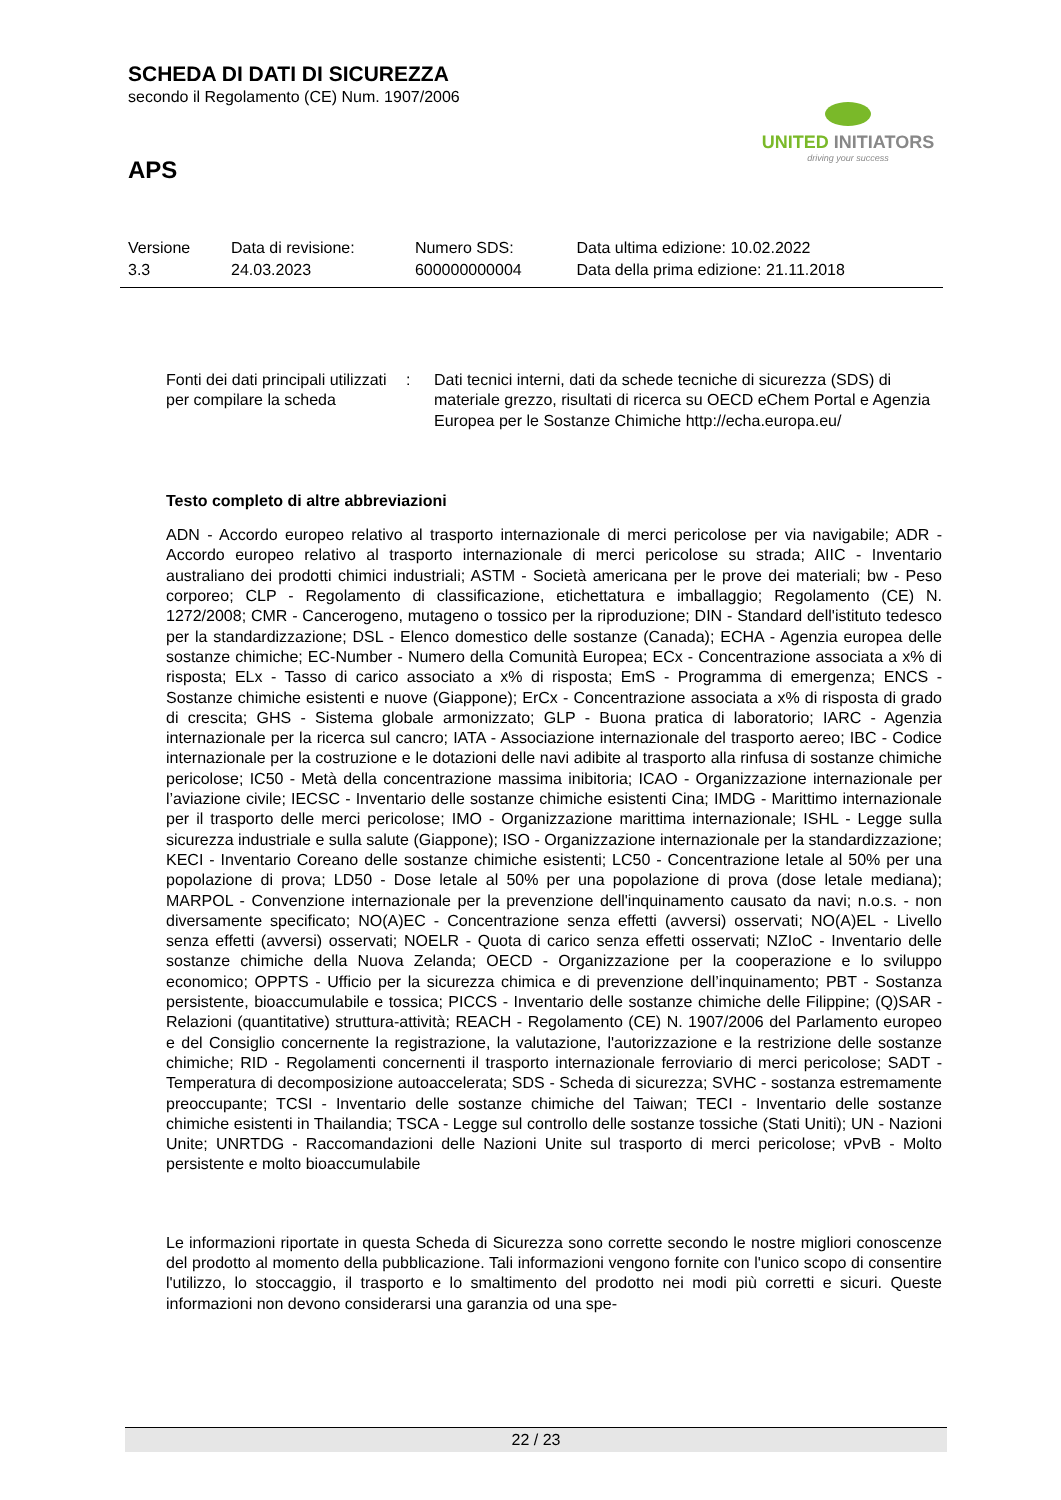SCHEDA DI DATI DI SICUREZZA
secondo il Regolamento (CE) Num. 1907/2006
APS
UNITED INITIATORS
driving your success
| Versione 3.3 | Data di revisione: 24.03.2023 | Numero SDS: 600000000004 | Data ultima edizione: 10.02.2022 Data della prima edizione: 21.11.2018 |
Fonti dei dati principali utilizzati per compilare la scheda
: Dati tecnici interni, dati da schede tecniche di sicurezza (SDS) di materiale grezzo, risultati di ricerca su OECD eChem Portal e Agenzia Europea per le Sostanze Chimiche http://echa.europa.eu/
Testo completo di altre abbreviazioni
ADN - Accordo europeo relativo al trasporto internazionale di merci pericolose per via navigabile; ADR - Accordo europeo relativo al trasporto internazionale di merci pericolose su strada; AIIC - Inventario australiano dei prodotti chimici industriali; ASTM - Società americana per le prove dei materiali; bw - Peso corporeo; CLP - Regolamento di classificazione, etichettatura e imballaggio; Regolamento (CE) N. 1272/2008; CMR - Cancerogeno, mutageno o tossico per la riproduzione; DIN - Standard dell'istituto tedesco per la standardizzazione; DSL - Elenco domestico delle sostanze (Canada); ECHA - Agenzia europea delle sostanze chimiche; EC-Number - Numero della Comunità Europea; ECx - Concentrazione associata a x% di risposta; ELx - Tasso di carico associato a x% di risposta; EmS - Programma di emergenza; ENCS - Sostanze chimiche esistenti e nuove (Giappone); ErCx - Concentrazione associata a x% di risposta di grado di crescita; GHS - Sistema globale armonizzato; GLP - Buona pratica di laboratorio; IARC - Agenzia internazionale per la ricerca sul cancro; IATA - Associazione internazionale del trasporto aereo; IBC - Codice internazionale per la costruzione e le dotazioni delle navi adibite al trasporto alla rinfusa di sostanze chimiche pericolose; IC50 - Metà della concentrazione massima inibitoria; ICAO - Organizzazione internazionale per l’aviazione civile; IECSC - Inventario delle sostanze chimiche esistenti Cina; IMDG - Marittimo internazionale per il trasporto delle merci pericolose; IMO - Organizzazione marittima internazionale; ISHL - Legge sulla sicurezza industriale e sulla salute (Giappone); ISO - Organizzazione internazionale per la standardizzazione; KECI - Inventario Coreano delle sostanze chimiche esistenti; LC50 - Concentrazione letale al 50% per una popolazione di prova; LD50 - Dose letale al 50% per una popolazione di prova (dose letale mediana); MARPOL - Convenzione internazionale per la prevenzione dell'inquinamento causato da navi; n.o.s. - non diversamente specificato; NO(A)EC - Concentrazione senza effetti (avversi) osservati; NO(A)EL - Livello senza effetti (avversi) osservati; NOELR - Quota di carico senza effetti osservati; NZIoC - Inventario delle sostanze chimiche della Nuova Zelanda; OECD - Organizzazione per la cooperazione e lo sviluppo economico; OPPTS - Ufficio per la sicurezza chimica e di prevenzione dell’inquinamento; PBT - Sostanza persistente, bioaccumulabile e tossica; PICCS - Inventario delle sostanze chimiche delle Filippine; (Q)SAR - Relazioni (quantitative) struttura-attività; REACH - Regolamento (CE) N. 1907/2006 del Parlamento europeo e del Consiglio concernente la registrazione, la valutazione, l'autorizzazione e la restrizione delle sostanze chimiche; RID - Regolamenti concernenti il trasporto internazionale ferroviario di merci pericolose; SADT - Temperatura di decomposizione autoaccelerata; SDS - Scheda di sicurezza; SVHC - sostanza estremamente preoccupante; TCSI - Inventario delle sostanze chimiche del Taiwan; TECI - Inventario delle sostanze chimiche esistenti in Thailandia; TSCA - Legge sul controllo delle sostanze tossiche (Stati Uniti); UN - Nazioni Unite; UNRTDG - Raccomandazioni delle Nazioni Unite sul trasporto di merci pericolose; vPvB - Molto persistente e molto bioaccumulabile
Le informazioni riportate in questa Scheda di Sicurezza sono corrette secondo le nostre migliori conoscenze del prodotto al momento della pubblicazione. Tali informazioni vengono fornite con l'unico scopo di consentire l'utilizzo, lo stoccaggio, il trasporto e lo smaltimento del prodotto nei modi più corretti e sicuri. Queste informazioni non devono considerarsi una garanzia od una spe-
22 / 23